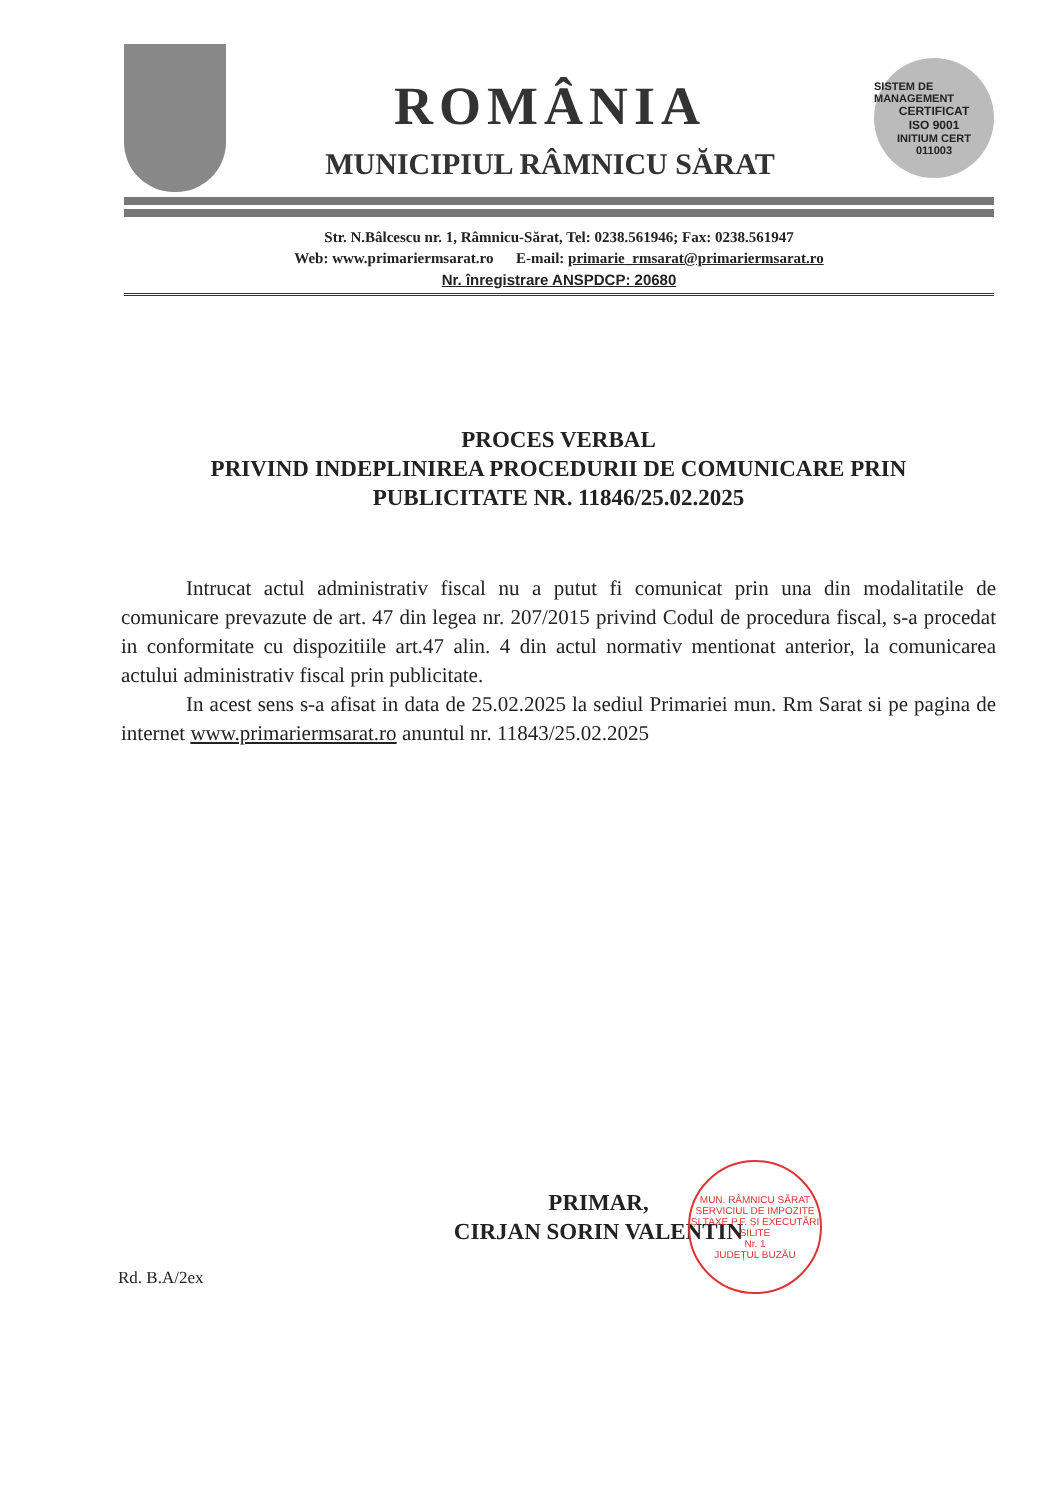ROMÂNIA
MUNICIPIUL RÂMNICU SĂRAT
SISTEM DE MANAGEMENT
CERTIFICAT
ISO 9001
INITIUM CERT
011003
Str. N.Bâlcescu nr. 1, Râmnicu-Sărat, Tel: 0238.561946; Fax: 0238.561947
Web: www.primariermsarat.ro E-mail: primarie_rmsarat@primariermsarat.ro
Nr. înregistrare ANSPDCP: 20680
PROCES VERBAL
PRIVIND INDEPLINIREA PROCEDURII DE COMUNICARE PRIN
PUBLICITATE NR. 11846/25.02.2025
Intrucat actul administrativ fiscal nu a putut fi comunicat prin una din modalitatile de comunicare prevazute de art. 47 din legea nr. 207/2015 privind Codul de procedura fiscal, s-a procedat in conformitate cu dispozitiile art.47 alin. 4 din actul normativ mentionat anterior, la comunicarea actului administrativ fiscal prin publicitate.
In acest sens s-a afisat in data de 25.02.2025 la sediul Primariei mun. Rm Sarat si pe pagina de internet www.primariermsarat.ro anuntul nr. 11843/25.02.2025
PRIMAR,
CIRJAN SORIN VALENTIN
MUN. RÂMNICU SĂRAT
SERVICIUL DE IMPOZITE ȘI TAXE P.F. ȘI EXECUTĂRI SILITE
Nr. 1
JUDEȚUL BUZĂU
Rd. B.A/2ex